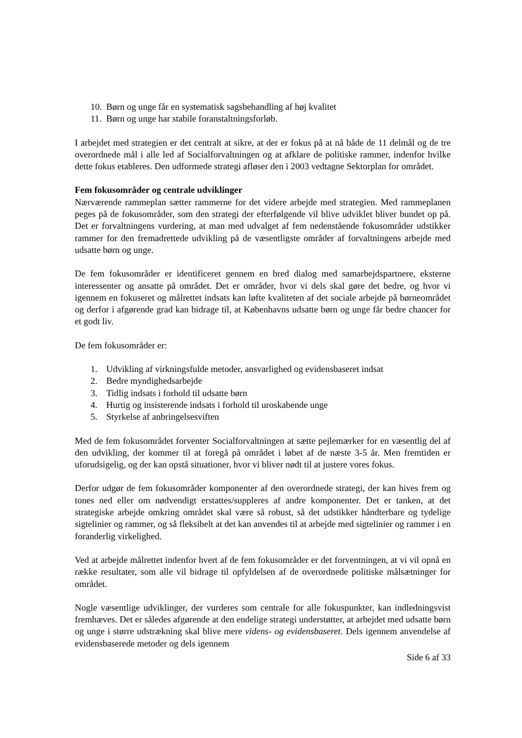10. Børn og unge får en systematisk sagsbehandling af høj kvalitet
11. Børn og unge har stabile foranstaltningsforløb.
I arbejdet med strategien er det centralt at sikre, at der er fokus på at nå både de 11 delmål og de tre overordnede mål i alle led af Socialforvaltningen og at afklare de politiske rammer, indenfor hvilke dette fokus etableres. Den udformede strategi afløser den i 2003 vedtagne Sektorplan for området.
Fem fokusområder og centrale udviklinger
Nærværende rammeplan sætter rammerne for det videre arbejde med strategien. Med rammeplanen peges på de fokusområder, som den strategi der efterfølgende vil blive udviklet bliver bundet op på. Det er forvaltningens vurdering, at man med udvalget af fem nedenstående fokusområder udstikker rammer for den fremadrettede udvikling på de væsentligste områder af forvaltningens arbejde med udsatte børn og unge.
De fem fokusområder er identificeret gennem en bred dialog med samarbejdspartnere, eksterne interessenter og ansatte på området. Det er områder, hvor vi dels skal gøre det bedre, og hvor vi igennem en fokuseret og målrettet indsats kan løfte kvaliteten af det sociale arbejde på børneområdet og derfor i afgørende grad kan bidrage til, at Københavns udsatte børn og unge får bedre chancer for et godt liv.
De fem fokusområder er:
1. Udvikling af virkningsfulde metoder, ansvarlighed og evidensbaseret indsat
2. Bedre myndighedsarbejde
3. Tidlig indsats i forhold til udsatte børn
4. Hurtig og insisterende indsats i forhold til uroskabende unge
5. Styrkelse af anbringelsesviften
Med de fem fokusområdet forventer Socialforvaltningen at sætte pejlemærker for en væsentlig del af den udvikling, der kommer til at foregå på området i løbet af de næste 3-5 år. Men fremtiden er uforudsigelig, og der kan opstå situationer, hvor vi bliver nødt til at justere vores fokus.
Derfor udgør de fem fokusområder komponenter af den overordnede strategi, der kan hives frem og tones ned eller om nødvendigt erstattes/suppleres af andre komponenter. Det er tanken, at det strategiske arbejde omkring området skal være så robust, så det udstikker håndterbare og tydelige sigtelinier og rammer, og så fleksibelt at det kan anvendes til at arbejde med sigtelinier og rammer i en foranderlig virkelighed.
Ved at arbejde målrettet indenfor hvert af de fem fokusområder er det forventningen, at vi vil opnå en række resultater, som alle vil bidrage til opfyldelsen af de overordnede politiske målsætninger for området.
Nogle væsentlige udviklinger, der vurderes som centrale for alle fokuspunkter, kan indledningsvist fremhæves. Det er således afgørende at den endelige strategi understøtter, at arbejdet med udsatte børn og unge i større udstrækning skal blive mere videns- og evidensbaseret. Dels igennem anvendelse af evidensbaserede metoder og dels igennem
Side 6 af 33